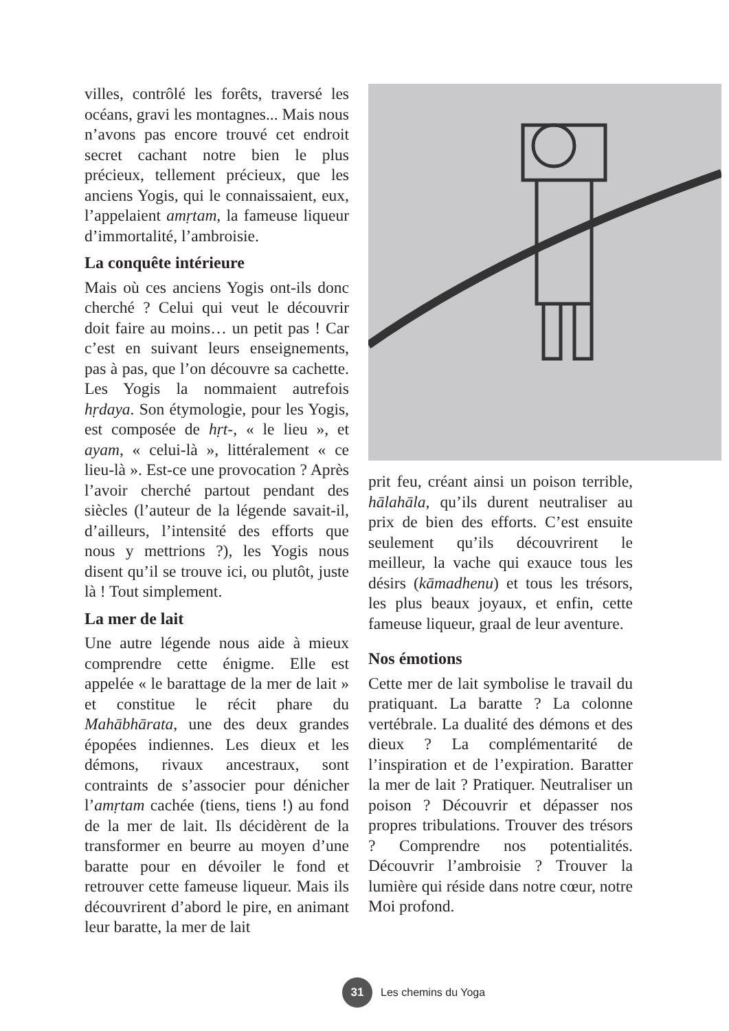villes, contrôlé les forêts, traversé les océans, gravi les montagnes... Mais nous n’avons pas encore trouvé cet endroit secret cachant notre bien le plus précieux, tellement précieux, que les anciens Yogis, qui le connaissaient, eux, l’appelaient amṛtam, la fameuse liqueur d’immortalité, l’ambroisie.
La conquête intérieure
Mais où ces anciens Yogis ont-ils donc cherché ? Celui qui veut le découvrir doit faire au moins… un petit pas ! Car c’est en suivant leurs enseignements, pas à pas, que l’on découvre sa cachette. Les Yogis la nommaient autrefois hṛdaya. Son étymologie, pour les Yogis, est composée de hṛt-, « le lieu », et ayam, « celui-là », littérale­ment « ce lieu-là ». Est-ce une provo­cation ? Après l’avoir cherché partout pendant des siècles (l’auteur de la légende savait-il, d’ailleurs, l’intensité des efforts que nous y mettrions ?), les Yogis nous disent qu’il se trouve ici, ou plutôt, juste là ! Tout simplement.
La mer de lait
Une autre légende nous aide à mieux comprendre cette énigme. Elle est appelée « le barattage de la mer de lait » et constitue le récit phare du Mahābhārata, une des deux grandes épopées indiennes. Les dieux et les démons, rivaux ancestraux, sont contraints de s’associer pour dénicher l’amṛtam cachée (tiens, tiens !) au fond de la mer de lait. Ils décidèrent de la transformer en beurre au moyen d’une baratte pour en dévoiler le fond et retrouver cette fameuse liqueur. Mais ils découvrirent d’abord le pire, en animant leur baratte, la mer de lait
prit feu, créant ainsi un poison ter­rible, hālahāla, qu’ils durent neutra­liser au prix de bien des efforts. C’est ensuite seulement qu’ils découvrirent le meilleur, la vache qui exauce tous les désirs (kāmadhenu) et tous les tré­sors, les plus beaux joyaux, et enfin, cette fameuse liqueur, graal de leur aventure.
Nos émotions
Cette mer de lait symbolise le travail du pratiquant. La baratte ? La colonne vertébrale. La dualité des démons et des dieux ? La complémentarité de l’inspiration et de l’expiration. Baratter la mer de lait ? Pratiquer. Neutraliser un poison ? Découvrir et dépasser nos propres tribulations. Trouver des tré­sors ? Comprendre nos potentialités. Découvrir l’ambroisie ? Trouver la lumière qui réside dans notre cœur, notre Moi profond.
31
Les chemins du Yoga